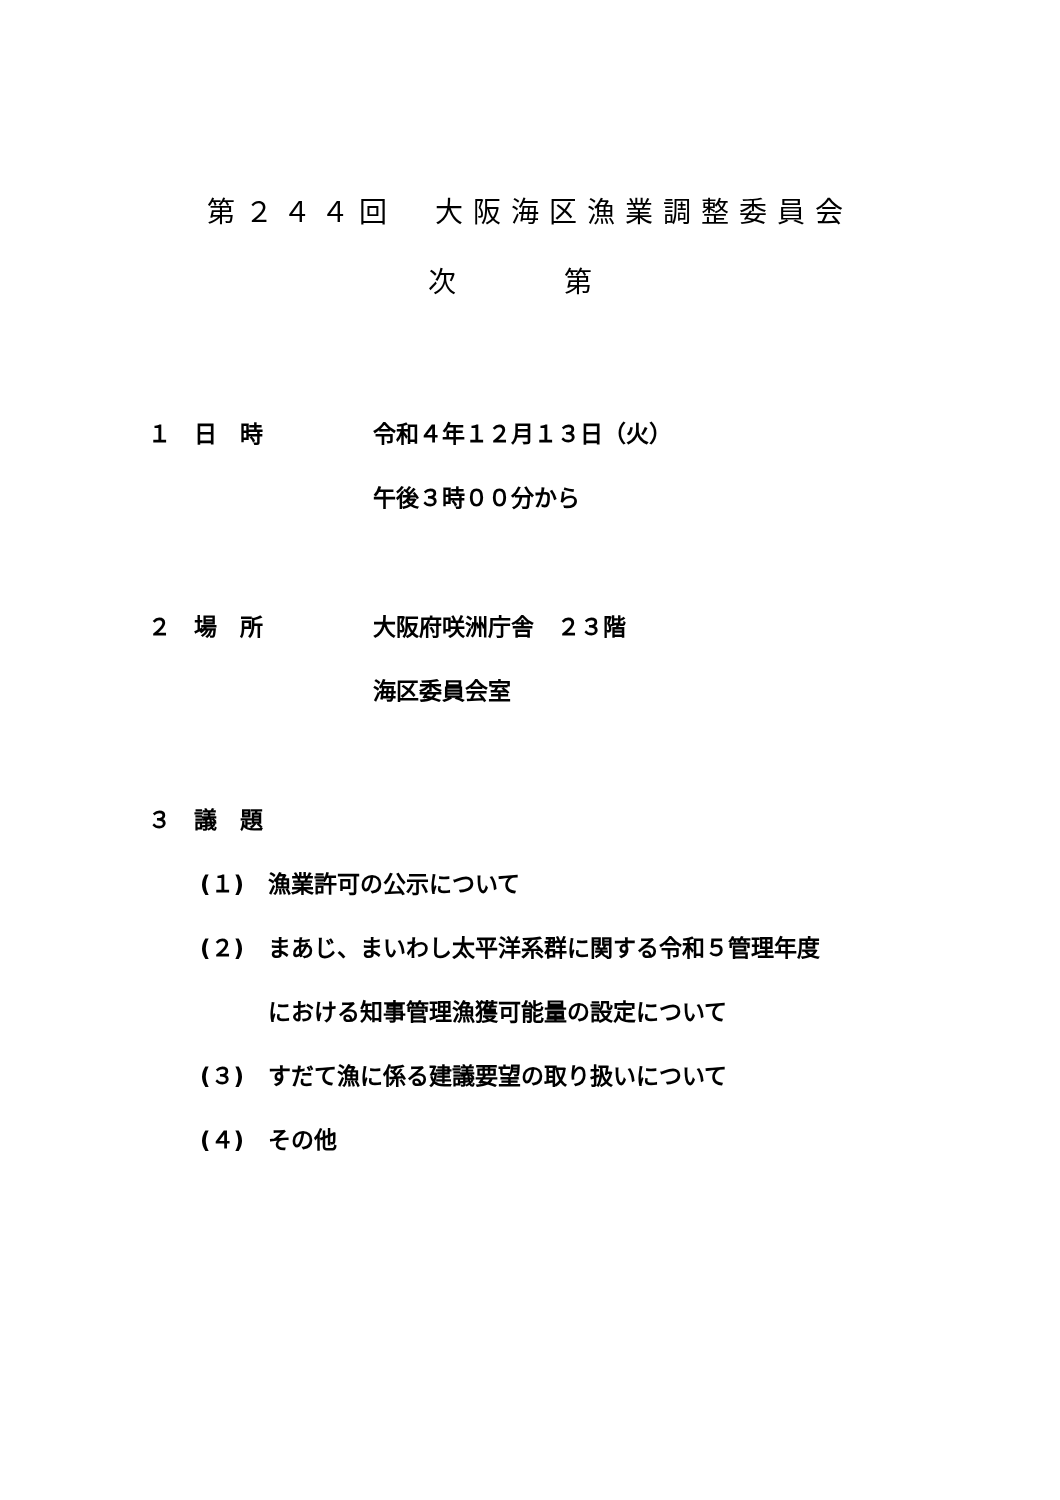第２４４回　大阪海区漁業調整委員会
次　第
１　日　時 令和４年１２月１３日（火）
午後３時００分から
２　場　所 大阪府咲洲庁舎　２３階
海区委員会室
３　議　題
(１) 漁業許可の公示について
(２) まあじ、まいわし太平洋系群に関する令和５管理年度
における知事管理漁獲可能量の設定について
(３) すだて漁に係る建議要望の取り扱いについて
(４) その他